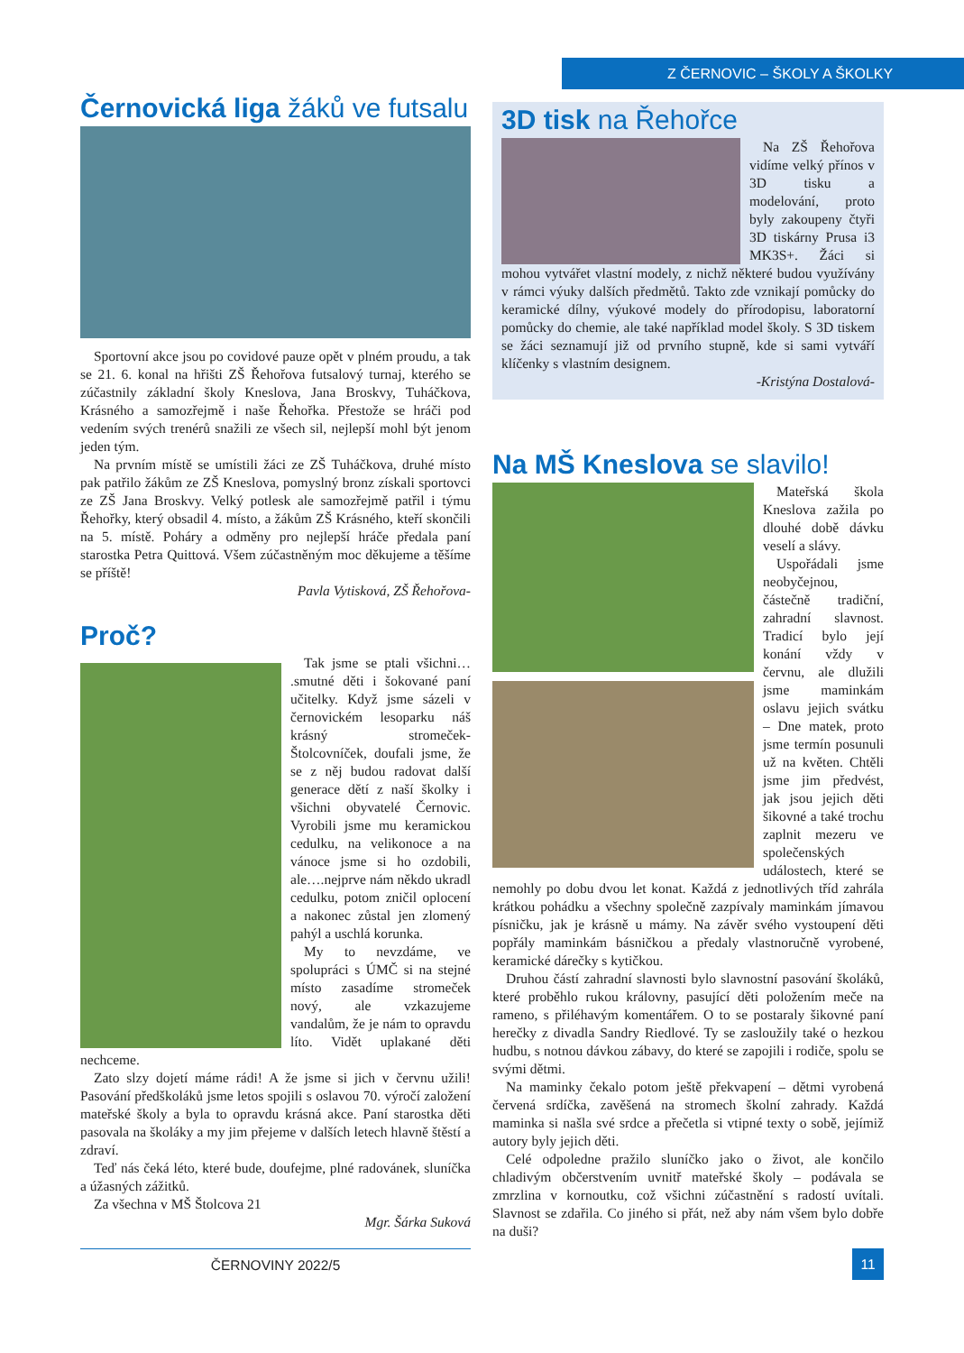Z ČERNOVIC – ŠKOLY A ŠKOLKY
Černovická liga žáků ve futsalu
Sportovní akce jsou po covidové pauze opět v plném proudu, a tak se 21. 6. konal na hřišti ZŠ Řehořova futsalový turnaj, kterého se zúčastnily základní školy Kneslova, Jana Broskvy, Tuháčkova, Krásného a samozřejmě i naše Řehořka. Přestože se hráči pod vedením svých trenérů snažili ze všech sil, nejlepší mohl být jenom jeden tým.
Na prvním místě se umístili žáci ze ZŠ Tuháčkova, druhé místo pak patřilo žákům ze ZŠ Kneslova, pomyslný bronz získali sportovci ze ZŠ Jana Broskvy. Velký potlesk ale samozřejmě patřil i týmu Řehořky, který obsadil 4. místo, a žákům ZŠ Krásného, kteří skončili na 5. místě. Poháry a odměny pro nejlepší hráče předala paní starostka Petra Quittová. Všem zúčastněným moc děkujeme a těšíme se příště!
Pavla Vytisková, ZŠ Řehořova-
Proč?
Tak jsme se ptali všichni… .smutné děti i šokované paní učitelky. Když jsme sázeli v černovickém lesoparku náš krásný stromeček- Štolcovníček, doufali jsme, že se z něj budou radovat další generace dětí z naší školky i všichni obyvatelé Černovic. Vyrobili jsme mu keramickou cedulku, na velikonoce a na vánoce jsme si ho ozdobili, ale….nejprve nám někdo ukradl cedulku, potom zničil oplocení a nakonec zůstal jen zlomený pahýl a uschlá korunka.
My to nevzdáme, ve spolupráci s ÚMČ si na stejné místo zasadíme stromeček nový, ale vzkazujeme vandalům, že je nám to opravdu líto. Vidět uplakané děti nechceme.
Zato slzy dojetí máme rádi! A že jsme si jich v červnu užili! Pasování předškoláků jsme letos spojili s oslavou 70. výročí založení mateřské školy a byla to opravdu krásná akce. Paní starostka děti pasovala na školáky a my jim přejeme v dalších letech hlavně štěstí a zdraví.
Teď nás čeká léto, které bude, doufejme, plné radovánek, sluníčka a úžasných zážitků.
Za všechna v MŠ Štolcova 21
Mgr. Šárka Suková
3D tisk na Řehořce
Na ZŠ Řehořova vidíme velký přínos v 3D tisku a modelování, proto byly zakoupeny čtyři 3D tiskárny Prusa i3 MK3S+. Žáci si mohou vytvářet vlastní modely, z nichž některé budou využívány v rámci výuky dalších předmětů. Takto zde vznikají pomůcky do keramické dílny, výukové modely do přírodopisu, laboratorní pomůcky do chemie, ale také například model školy. S 3D tiskem se žáci seznamují již od prvního stupně, kde si sami vytváří klíčenky s vlastním designem.
-Kristýna Dostalová-
Na MŠ Kneslova se slavilo!
Mateřská škola Kneslova zažila po dlouhé době dávku veselí a slávy.
Uspořádali jsme neobyčejnou, částečně tradiční, zahradní slavnost. Tradicí bylo její konání vždy v červnu, ale dlužili jsme maminkám oslavu jejich svátku – Dne matek, proto jsme termín posunuli už na květen. Chtěli jsme jim předvést, jak jsou jejich děti šikovné a také trochu zaplnit mezeru ve společenských událostech, které se nemohly po dobu dvou let konat. Každá z jednotlivých tříd zahrála krátkou pohádku a všechny společně zazpívaly maminkám jímavou písničku, jak je krásně u mámy. Na závěr svého vystoupení děti popřály maminkám básničkou a předaly vlastnoručně vyrobené, keramické dárečky s kytičkou.
Druhou částí zahradní slavnosti bylo slavnostní pasování školáků, které proběhlo rukou královny, pasující děti položením meče na rameno, s přiléhavým komentářem. O to se postaraly šikovné paní herečky z divadla Sandry Riedlové. Ty se zasloužily také o hezkou hudbu, s notnou dávkou zábavy, do které se zapojili i rodiče, spolu se svými dětmi.
Na maminky čekalo potom ještě překvapení – dětmi vyrobená červená srdíčka, zavěšená na stromech školní zahrady. Každá maminka si našla své srdce a přečetla si vtipné texty o sobě, jejímiž autory byly jejich děti.
Celé odpoledne pražilo sluníčko jako o život, ale končilo chladivým občerstvením uvnitř mateřské školy – podávala se zmrzlina v kornoutku, což všichni zúčastnění s radostí uvítali. Slavnost se zdařila. Co jiného si přát, než aby nám všem bylo dobře na duši?
ČERNOVINY 2022/5 11